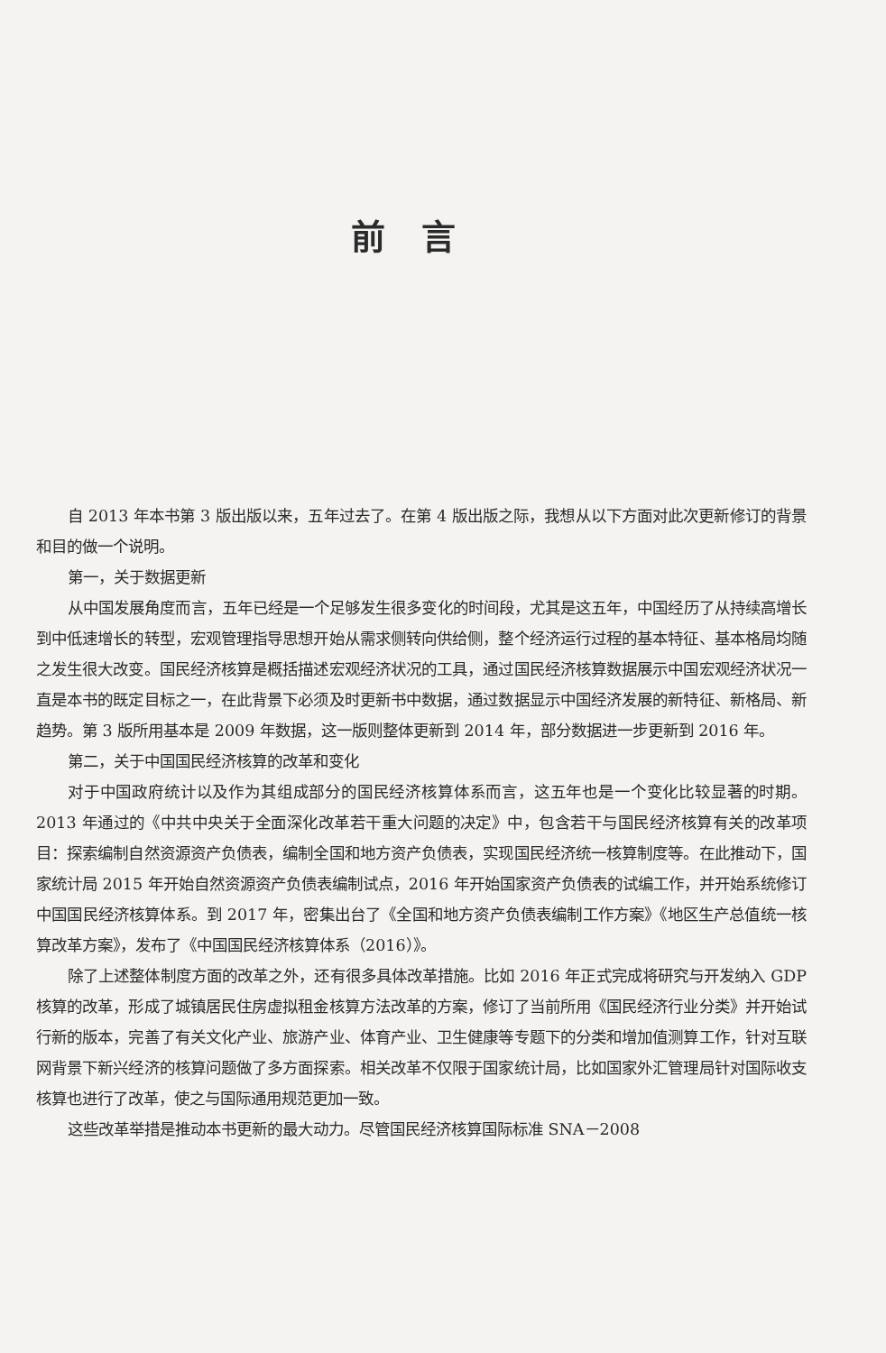前言
自 2013 年本书第 3 版出版以来，五年过去了。在第 4 版出版之际，我想从以下方面对此次更新修订的背景和目的做一个说明。
第一，关于数据更新
从中国发展角度而言，五年已经是一个足够发生很多变化的时间段，尤其是这五年，中国经历了从持续高增长到中低速增长的转型，宏观管理指导思想开始从需求侧转向供给侧，整个经济运行过程的基本特征、基本格局均随之发生很大改变。国民经济核算是概括描述宏观经济状况的工具，通过国民经济核算数据展示中国宏观经济状况一直是本书的既定目标之一，在此背景下必须及时更新书中数据，通过数据显示中国经济发展的新特征、新格局、新趋势。第 3 版所用基本是 2009 年数据，这一版则整体更新到 2014 年，部分数据进一步更新到 2016 年。
第二，关于中国国民经济核算的改革和变化
对于中国政府统计以及作为其组成部分的国民经济核算体系而言，这五年也是一个变化比较显著的时期。2013 年通过的《中共中央关于全面深化改革若干重大问题的决定》中，包含若干与国民经济核算有关的改革项目：探索编制自然资源资产负债表，编制全国和地方资产负债表，实现国民经济统一核算制度等。在此推动下，国家统计局 2015 年开始自然资源资产负债表编制试点，2016 年开始国家资产负债表的试编工作，并开始系统修订中国国民经济核算体系。到 2017 年，密集出台了《全国和地方资产负债表编制工作方案》《地区生产总值统一核算改革方案》，发布了《中国国民经济核算体系（2016）》。
除了上述整体制度方面的改革之外，还有很多具体改革措施。比如 2016 年正式完成将研究与开发纳入 GDP 核算的改革，形成了城镇居民住房虚拟租金核算方法改革的方案，修订了当前所用《国民经济行业分类》并开始试行新的版本，完善了有关文化产业、旅游产业、体育产业、卫生健康等专题下的分类和增加值测算工作，针对互联网背景下新兴经济的核算问题做了多方面探索。相关改革不仅限于国家统计局，比如国家外汇管理局针对国际收支核算也进行了改革，使之与国际通用规范更加一致。
这些改革举措是推动本书更新的最大动力。尽管国民经济核算国际标准 SNA－2008